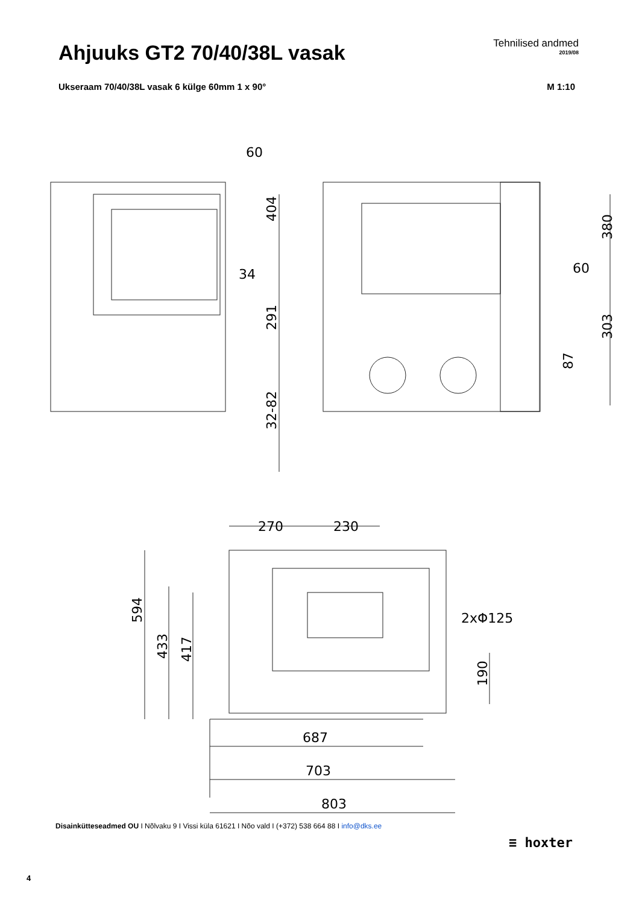Ahjuuks GT2 70/40/38L vasak
Tehnilised andmed
2019/08
Ukseraam 70/40/38L vasak 6 külge 60mm 1 x 90° M 1:10
60
34
60
270
230
2xΦ125
687
703
803
404
291
32-82
380
303
87
594
433
417
190
Disainkütteseadmed OU I Nõlvaku 9 I Vissi küla 61621 I Nõo vald I (+372) 538 664 88 I info@dks.ee
≡ hoxter
4